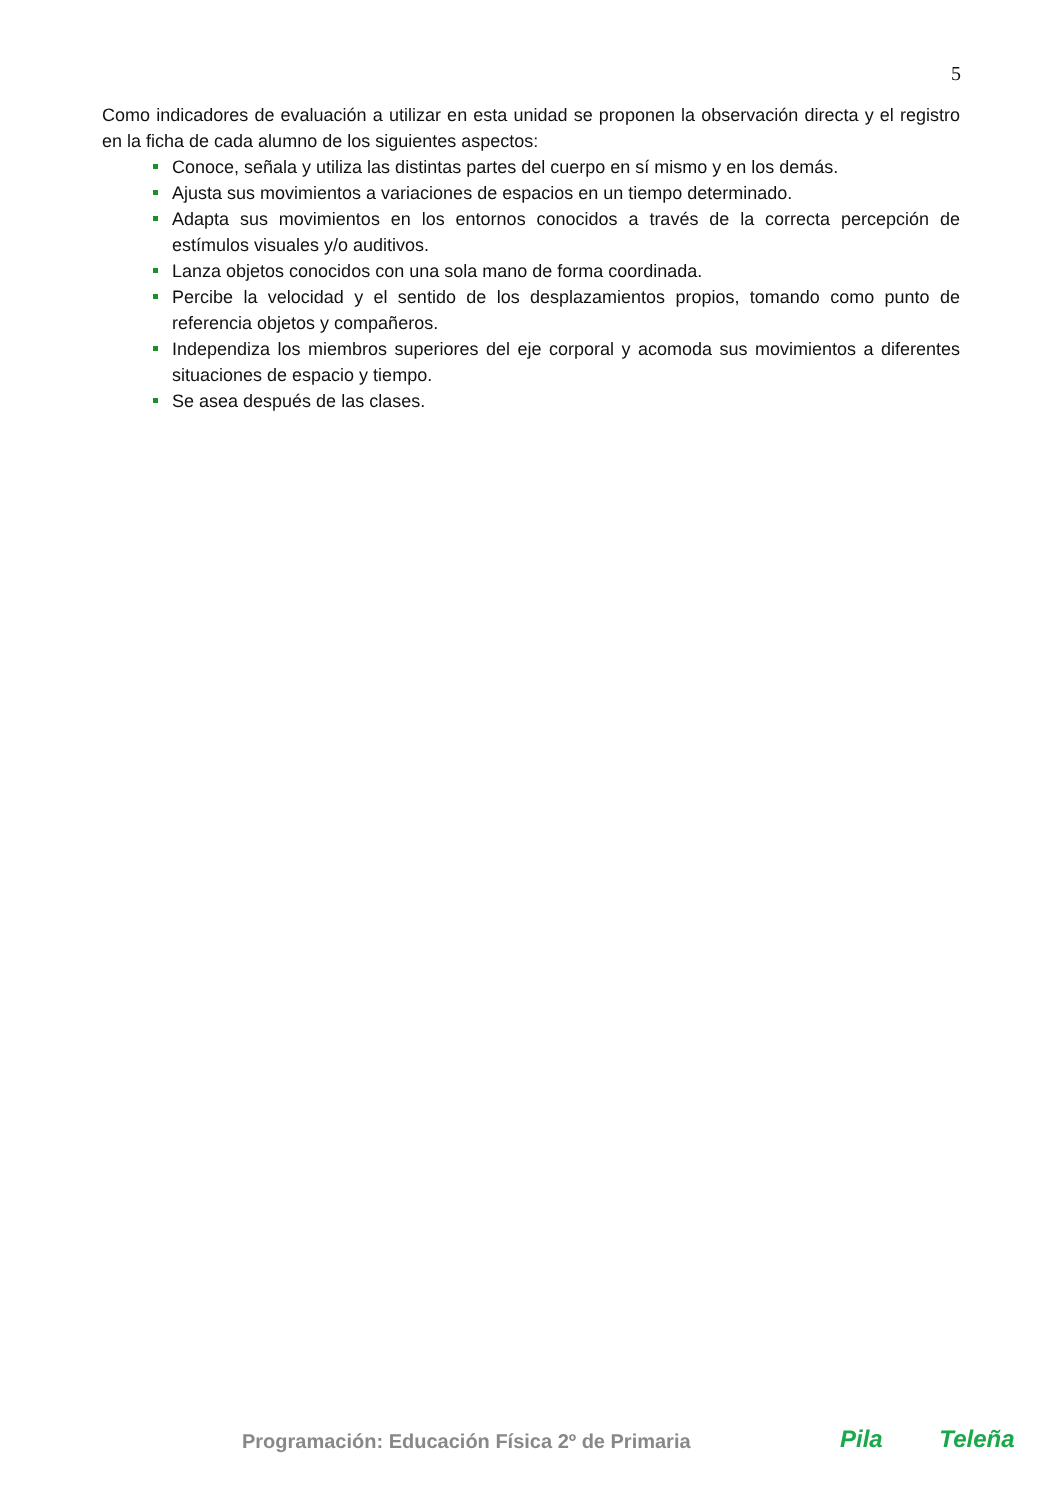5
Como indicadores de evaluación a utilizar en esta unidad se proponen la observación directa y el registro en la ficha de cada alumno de los siguientes aspectos:
Conoce, señala y utiliza las distintas partes del cuerpo en sí mismo y en los demás.
Ajusta sus movimientos a variaciones de espacios en un tiempo determinado.
Adapta sus movimientos en los entornos conocidos a través de la correcta percepción de estímulos visuales y/o auditivos.
Lanza objetos conocidos con una sola mano de forma coordinada.
Percibe la velocidad y el sentido de los desplazamientos propios, tomando como punto de referencia objetos y compañeros.
Independiza los miembros superiores del eje corporal y acomoda sus movimientos a diferentes situaciones de espacio y tiempo.
Se asea después de las clases.
Programación: Educación Física 2º de Primaria
Pila Teleña